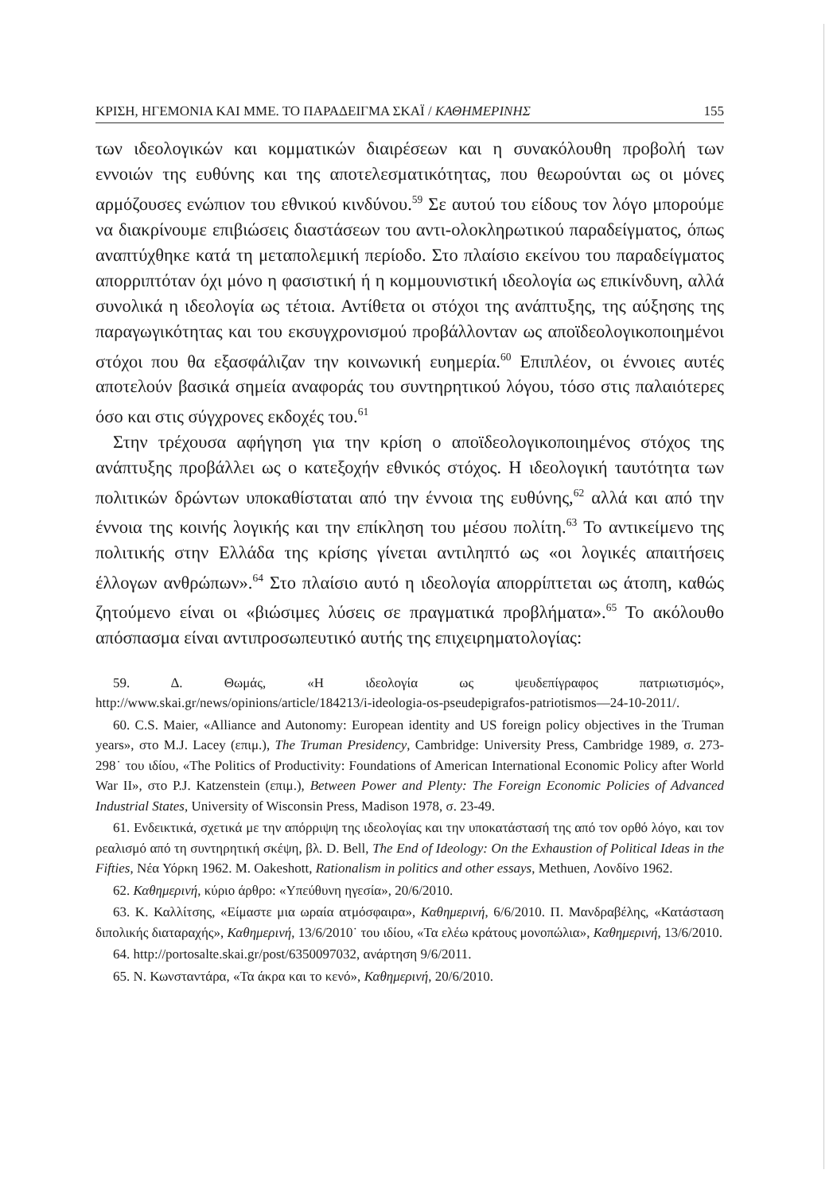ΚΡΙΣΗ, ΗΓΕΜΟΝΙΑ ΚΑΙ ΜΜΕ. ΤΟ ΠΑΡΑΔΕΙΓΜΑ ΣΚΑΪ / ΚΑΘΗΜΕΡΙΝΗΣ 155
των ιδεολογικών και κομματικών διαιρέσεων και η συνακόλουθη προβολή των εννοιών της ευθύνης και της αποτελεσματικότητας, που θεωρούνται ως οι μόνες αρμόζουσες ενώπιον του εθνικού κινδύνου.<sup>59</sup> Σε αυτού του είδους τον λόγο μπορούμε να διακρίνουμε επιβιώσεις διαστάσεων του αντι-ολοκληρωτικού παραδείγματος, όπως αναπτύχθηκε κατά τη μεταπολεμική περίοδο. Στο πλαίσιο εκείνου του παραδείγματος απορριπτόταν όχι μόνο η φασιστική ή η κομμουνιστική ιδεολογία ως επικίνδυνη, αλλά συνολικά η ιδεολογία ως τέτοια. Αντίθετα οι στόχοι της ανάπτυξης, της αύξησης της παραγωγικότητας και του εκσυγχρονισμού προβάλλονταν ως αποϊδεολογικοποιημένοι στόχοι που θα εξασφάλιζαν την κοινωνική ευημερία.<sup>60</sup> Επιπλέον, οι έννοιες αυτές αποτελούν βασικά σημεία αναφοράς του συντηρητικού λόγου, τόσο στις παλαιότερες όσο και στις σύγχρονες εκδοχές του.<sup>61</sup>
Στην τρέχουσα αφήγηση για την κρίση ο αποϊδεολογικοποιημένος στόχος της ανάπτυξης προβάλλει ως ο κατεξοχήν εθνικός στόχος. Η ιδεολογική ταυτότητα των πολιτικών δρώντων υποκαθίσταται από την έννοια της ευθύνης,<sup>62</sup> αλλά και από την έννοια της κοινής λογικής και την επίκληση του μέσου πολίτη.<sup>63</sup> Το αντικείμενο της πολιτικής στην Ελλάδα της κρίσης γίνεται αντιληπτό ως «οι λογικές απαιτήσεις έλλογων ανθρώπων».<sup>64</sup> Στο πλαίσιο αυτό η ιδεολογία απορρίπτεται ως άτοπη, καθώς ζητούμενο είναι οι «βιώσιμες λύσεις σε πραγματικά προβλήματα».<sup>65</sup> Το ακόλουθο απόσπασμα είναι αντιπροσωπευτικό αυτής της επιχειρηματολογίας:
59. Δ. Θωμάς, «Η ιδεολογία ως ψευδεπίγραφος πατριωτισμός», http://www.skai.gr/news/opinions/article/184213/i-ideologia-os-pseudepigrafos-patriotismos—24-10-2011/.
60. C.S. Maier, «Alliance and Autonomy: European identity and US foreign policy objectives in the Truman years», στο M.J. Lacey (επιμ.), The Truman Presidency, Cambridge: University Press, Cambridge 1989, σ. 273-298˙ του ιδίου, «The Politics of Productivity: Foundations of American International Economic Policy after World War II», στο P.J. Katzenstein (επιμ.), Between Power and Plenty: The Foreign Economic Policies of Advanced Industrial States, University of Wisconsin Press, Madison 1978, σ. 23-49.
61. Ενδεικτικά, σχετικά με την απόρριψη της ιδεολογίας και την υποκατάστασή της από τον ορθό λόγο, και τον ρεαλισμό από τη συντηρητική σκέψη, βλ. D. Bell, The End of Ideology: On the Exhaustion of Political Ideas in the Fifties, Νέα Υόρκη 1962. M. Oakeshott, Rationalism in politics and other essays, Methuen, Λονδίνο 1962.
62. Καθημερινή, κύριο άρθρο: «Υπεύθυνη ηγεσία», 20/6/2010.
63. Κ. Καλλίτσης, «Είμαστε μια ωραία ατμόσφαιρα», Καθημερινή, 6/6/2010. Π. Μανδραβέλης, «Κατάσταση διπολικής διαταραχής», Καθημερινή, 13/6/2010˙ του ιδίου, «Τα ελέω κράτους μονοπώλια», Καθημερινή, 13/6/2010.
64. http://portosalte.skai.gr/post/6350097032, ανάρτηση 9/6/2011.
65. Ν. Κωνσταντάρα, «Τα άκρα και το κενό», Καθημερινή, 20/6/2010.